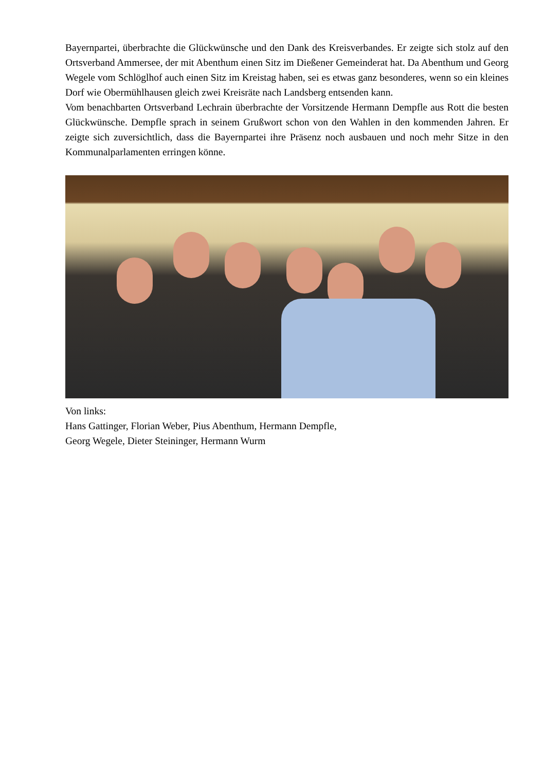Bayernpartei, überbrachte die Glückwünsche und den Dank des Kreisverbandes. Er zeigte sich stolz auf den Ortsverband Ammersee, der mit Abenthum einen Sitz im Dießener Gemeinderat hat. Da Abenthum und Georg Wegele vom Schlöglhof auch einen Sitz im Kreistag haben, sei es etwas ganz besonderes, wenn so ein kleines Dorf wie Obermühlhausen gleich zwei Kreisräte nach Landsberg entsenden kann.
Vom benachbarten Ortsverband Lechrain überbrachte der Vorsitzende Hermann Dempfle aus Rott die besten Glückwünsche. Dempfle sprach in seinem Grußwort schon von den Wahlen in den kommenden Jahren. Er zeigte sich zuversichtlich, dass die Bayernpartei ihre Präsenz noch ausbauen und noch mehr Sitze in den Kommunalparlamenten erringen könne.
Von links:
Hans Gattinger, Florian Weber, Pius Abenthum, Hermann Dempfle,
Georg Wegele, Dieter Steininger, Hermann Wurm